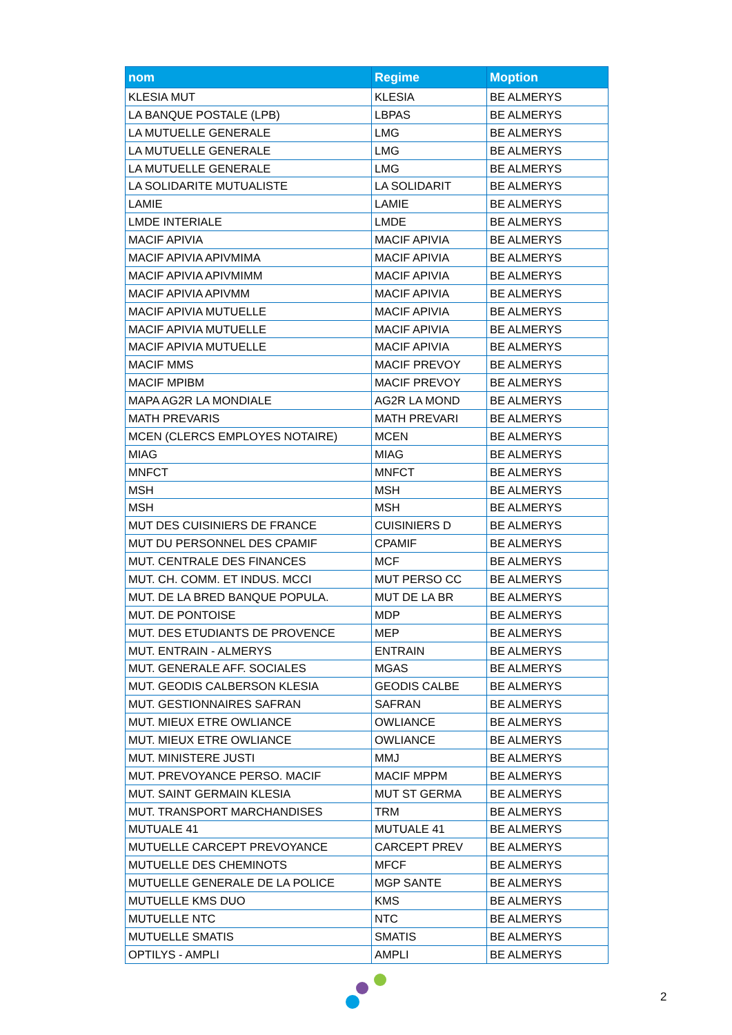| nom | Regime | Moption |
| --- | --- | --- |
| KLESIA MUT | KLESIA | BE ALMERYS |
| LA BANQUE POSTALE (LPB) | LBPAS | BE ALMERYS |
| LA MUTUELLE GENERALE | LMG | BE ALMERYS |
| LA MUTUELLE GENERALE | LMG | BE ALMERYS |
| LA MUTUELLE GENERALE | LMG | BE ALMERYS |
| LA SOLIDARITE MUTUALISTE | LA SOLIDARIT | BE ALMERYS |
| LAMIE | LAMIE | BE ALMERYS |
| LMDE INTERIALE | LMDE | BE ALMERYS |
| MACIF APIVIA | MACIF APIVIA | BE ALMERYS |
| MACIF APIVIA APIVMIMA | MACIF APIVIA | BE ALMERYS |
| MACIF APIVIA APIVMIMM | MACIF APIVIA | BE ALMERYS |
| MACIF APIVIA APIVMM | MACIF APIVIA | BE ALMERYS |
| MACIF APIVIA MUTUELLE | MACIF APIVIA | BE ALMERYS |
| MACIF APIVIA MUTUELLE | MACIF APIVIA | BE ALMERYS |
| MACIF APIVIA MUTUELLE | MACIF APIVIA | BE ALMERYS |
| MACIF MMS | MACIF PREVOY | BE ALMERYS |
| MACIF MPIBM | MACIF PREVOY | BE ALMERYS |
| MAPA AG2R LA MONDIALE | AG2R LA MOND | BE ALMERYS |
| MATH PREVARIS | MATH PREVARI | BE ALMERYS |
| MCEN (CLERCS EMPLOYES NOTAIRE) | MCEN | BE ALMERYS |
| MIAG | MIAG | BE ALMERYS |
| MNFCT | MNFCT | BE ALMERYS |
| MSH | MSH | BE ALMERYS |
| MSH | MSH | BE ALMERYS |
| MUT DES CUISINIERS DE FRANCE | CUISINIERS D | BE ALMERYS |
| MUT DU PERSONNEL DES CPAMIF | CPAMIF | BE ALMERYS |
| MUT. CENTRALE DES FINANCES | MCF | BE ALMERYS |
| MUT. CH. COMM. ET INDUS. MCCI | MUT PERSO CC | BE ALMERYS |
| MUT. DE LA BRED BANQUE POPULA. | MUT DE LA BR | BE ALMERYS |
| MUT. DE PONTOISE | MDP | BE ALMERYS |
| MUT. DES ETUDIANTS DE PROVENCE | MEP | BE ALMERYS |
| MUT. ENTRAIN - ALMERYS | ENTRAIN | BE ALMERYS |
| MUT. GENERALE AFF. SOCIALES | MGAS | BE ALMERYS |
| MUT. GEODIS CALBERSON KLESIA | GEODIS CALBE | BE ALMERYS |
| MUT. GESTIONNAIRES SAFRAN | SAFRAN | BE ALMERYS |
| MUT. MIEUX ETRE OWLIANCE | OWLIANCE | BE ALMERYS |
| MUT. MIEUX ETRE OWLIANCE | OWLIANCE | BE ALMERYS |
| MUT. MINISTERE JUSTI | MMJ | BE ALMERYS |
| MUT. PREVOYANCE PERSO. MACIF | MACIF MPPM | BE ALMERYS |
| MUT. SAINT GERMAIN KLESIA | MUT ST GERMA | BE ALMERYS |
| MUT. TRANSPORT MARCHANDISES | TRM | BE ALMERYS |
| MUTUALE 41 | MUTUALE 41 | BE ALMERYS |
| MUTUELLE CARCEPT PREVOYANCE | CARCEPT PREV | BE ALMERYS |
| MUTUELLE DES CHEMINOTS | MFCF | BE ALMERYS |
| MUTUELLE GENERALE DE LA POLICE | MGP SANTE | BE ALMERYS |
| MUTUELLE KMS DUO | KMS | BE ALMERYS |
| MUTUELLE NTC | NTC | BE ALMERYS |
| MUTUELLE SMATIS | SMATIS | BE ALMERYS |
| OPTILYS - AMPLI | AMPLI | BE ALMERYS |
2